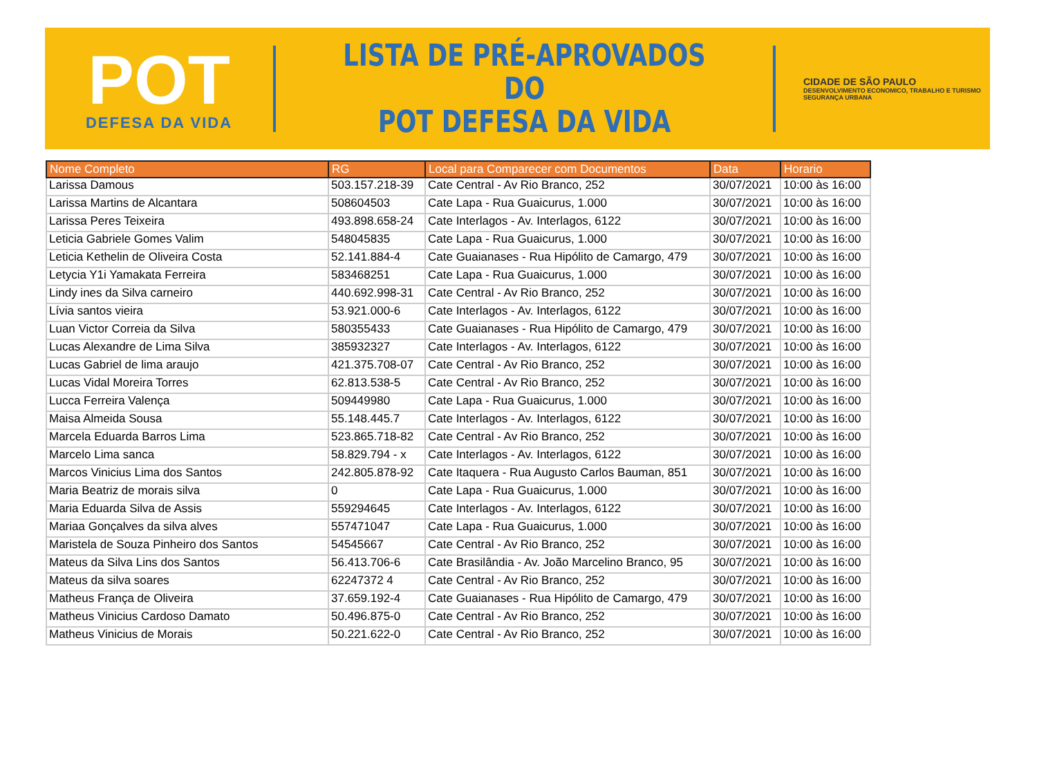POT
DEFESA DA VIDA
LISTA DE PRÉ-APROVADOS DO
POT DEFESA DA VIDA
CIDADE DE SÃO PAULO
DESENVOLVIMENTO ECONOMICO, TRABALHO E TURISMO
SEGURANÇA URBANA
| Nome Completo | RG | Local para Comparecer com Documentos | Data | Horario |
| --- | --- | --- | --- | --- |
| Larissa Damous | 503.157.218-39 | Cate Central - Av Rio Branco, 252 | 30/07/2021 | 10:00 às 16:00 |
| Larissa Martins de Alcantara | 508604503 | Cate Lapa - Rua Guaicurus, 1.000 | 30/07/2021 | 10:00 às 16:00 |
| Larissa Peres Teixeira | 493.898.658-24 | Cate Interlagos - Av. Interlagos, 6122 | 30/07/2021 | 10:00 às 16:00 |
| Leticia Gabriele Gomes Valim | 548045835 | Cate Lapa - Rua Guaicurus, 1.000 | 30/07/2021 | 10:00 às 16:00 |
| Leticia Kethelin de Oliveira Costa | 52.141.884-4 | Cate Guaianases - Rua Hipólito de Camargo, 479 | 30/07/2021 | 10:00 às 16:00 |
| Letycia Y1i Yamakata Ferreira | 583468251 | Cate Lapa - Rua Guaicurus, 1.000 | 30/07/2021 | 10:00 às 16:00 |
| Lindy ines da Silva carneiro | 440.692.998-31 | Cate Central - Av Rio Branco, 252 | 30/07/2021 | 10:00 às 16:00 |
| Lívia santos vieira | 53.921.000-6 | Cate Interlagos - Av. Interlagos, 6122 | 30/07/2021 | 10:00 às 16:00 |
| Luan Victor Correia da Silva | 580355433 | Cate Guaianases - Rua Hipólito de Camargo, 479 | 30/07/2021 | 10:00 às 16:00 |
| Lucas Alexandre de Lima Silva | 385932327 | Cate Interlagos - Av. Interlagos, 6122 | 30/07/2021 | 10:00 às 16:00 |
| Lucas Gabriel de lima araujo | 421.375.708-07 | Cate Central - Av Rio Branco, 252 | 30/07/2021 | 10:00 às 16:00 |
| Lucas Vidal Moreira Torres | 62.813.538-5 | Cate Central - Av Rio Branco, 252 | 30/07/2021 | 10:00 às 16:00 |
| Lucca Ferreira Valença | 509449980 | Cate Lapa - Rua Guaicurus, 1.000 | 30/07/2021 | 10:00 às 16:00 |
| Maisa Almeida Sousa | 55.148.445.7 | Cate Interlagos - Av. Interlagos, 6122 | 30/07/2021 | 10:00 às 16:00 |
| Marcela Eduarda Barros Lima | 523.865.718-82 | Cate Central - Av Rio Branco, 252 | 30/07/2021 | 10:00 às 16:00 |
| Marcelo Lima sanca | 58.829.794 - x | Cate Interlagos - Av. Interlagos, 6122 | 30/07/2021 | 10:00 às 16:00 |
| Marcos Vinicius Lima dos Santos | 242.805.878-92 | Cate Itaquera - Rua Augusto Carlos Bauman, 851 | 30/07/2021 | 10:00 às 16:00 |
| Maria Beatriz de morais silva | 0 | Cate Lapa - Rua Guaicurus, 1.000 | 30/07/2021 | 10:00 às 16:00 |
| Maria Eduarda Silva de Assis | 559294645 | Cate Interlagos - Av. Interlagos, 6122 | 30/07/2021 | 10:00 às 16:00 |
| Mariaa Gonçalves da silva alves | 557471047 | Cate Lapa - Rua Guaicurus, 1.000 | 30/07/2021 | 10:00 às 16:00 |
| Maristela de Souza Pinheiro dos Santos | 54545667 | Cate Central - Av Rio Branco, 252 | 30/07/2021 | 10:00 às 16:00 |
| Mateus da Silva Lins dos Santos | 56.413.706-6 | Cate Brasilândia - Av. João Marcelino Branco, 95 | 30/07/2021 | 10:00 às 16:00 |
| Mateus da silva soares | 62247372 4 | Cate Central - Av Rio Branco, 252 | 30/07/2021 | 10:00 às 16:00 |
| Matheus França de Oliveira | 37.659.192-4 | Cate Guaianases - Rua Hipólito de Camargo, 479 | 30/07/2021 | 10:00 às 16:00 |
| Matheus Vinicius Cardoso Damato | 50.496.875-0 | Cate Central - Av Rio Branco, 252 | 30/07/2021 | 10:00 às 16:00 |
| Matheus Vinicius de Morais | 50.221.622-0 | Cate Central - Av Rio Branco, 252 | 30/07/2021 | 10:00 às 16:00 |